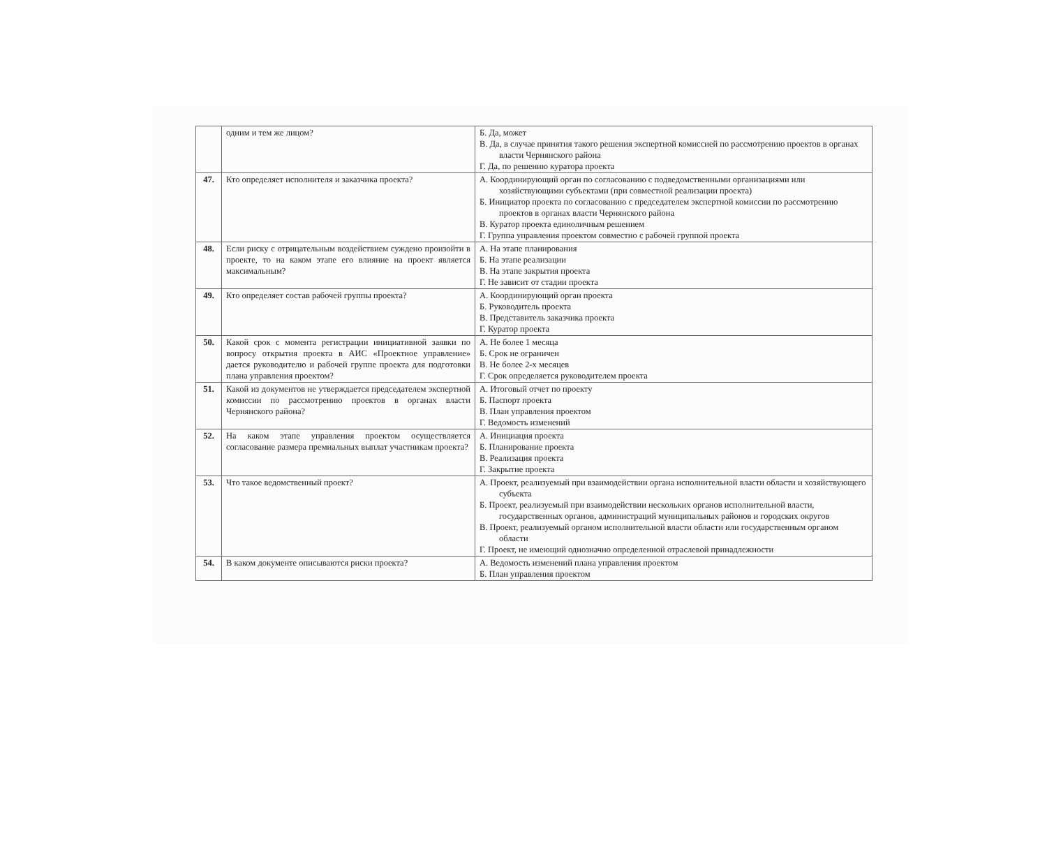| | одним и тем же лицом? | Б. Да, может В. Да, в случае принятия такого решения экспертной комиссией по рассмотрению проектов в органах власти Чернянского района Г. Да, по решению куратора проекта |
| 47. | Кто определяет исполнителя и заказчика проекта? | А. Координирующий орган по согласованию с подведомственными организациями или хозяйствующими субъектами (при совместной реализации проекта) Б. Инициатор проекта по согласованию с председателем экспертной комиссии по рассмотрению проектов в органах власти Чернянского района В. Куратор проекта единоличным решением Г. Группа управления проектом совместно с рабочей группой проекта |
| 48. | Если риску с отрицательным воздействием суждено произойти в проекте, то на каком этапе его влияние на проект является максимальным? | А. На этапе планирования Б. На этапе реализации В. На этапе закрытия проекта Г. Не зависит от стадии проекта |
| 49. | Кто определяет состав рабочей группы проекта? | А. Координирующий орган проекта Б. Руководитель проекта В. Представитель заказчика проекта Г. Куратор проекта |
| 50. | Какой срок с момента регистрации инициативной заявки по вопросу открытия проекта в АИС «Проектное управление» дается руководителю и рабочей группе проекта для подготовки плана управления проектом? | А. Не более 1 месяца Б. Срок не ограничен В. Не более 2-х месяцев Г. Срок определяется руководителем проекта |
| 51. | Какой из документов не утверждается председателем экспертной комиссии по рассмотрению проектов в органах власти Чернянского района? | А. Итоговый отчет по проекту Б. Паспорт проекта В. План управления проектом Г. Ведомость изменений |
| 52. | На каком этапе управления проектом осуществляется согласование размера премиальных выплат участникам проекта? | А. Инициация проекта Б. Планирование проекта В. Реализация проекта Г. Закрытие проекта |
| 53. | Что такое ведомственный проект? | А. Проект, реализуемый при взаимодействии органа исполнительной власти области и хозяйствующего субъекта Б. Проект, реализуемый при взаимодействии нескольких органов исполнительной власти, государственных органов, администраций муниципальных районов и городских округов В. Проект, реализуемый органом исполнительной власти области или государственным органом области Г. Проект, не имеющий однозначно определенной отраслевой принадлежности |
| 54. | В каком документе описываются риски проекта? | А. Ведомость изменений плана управления проектом Б. План управления проектом |